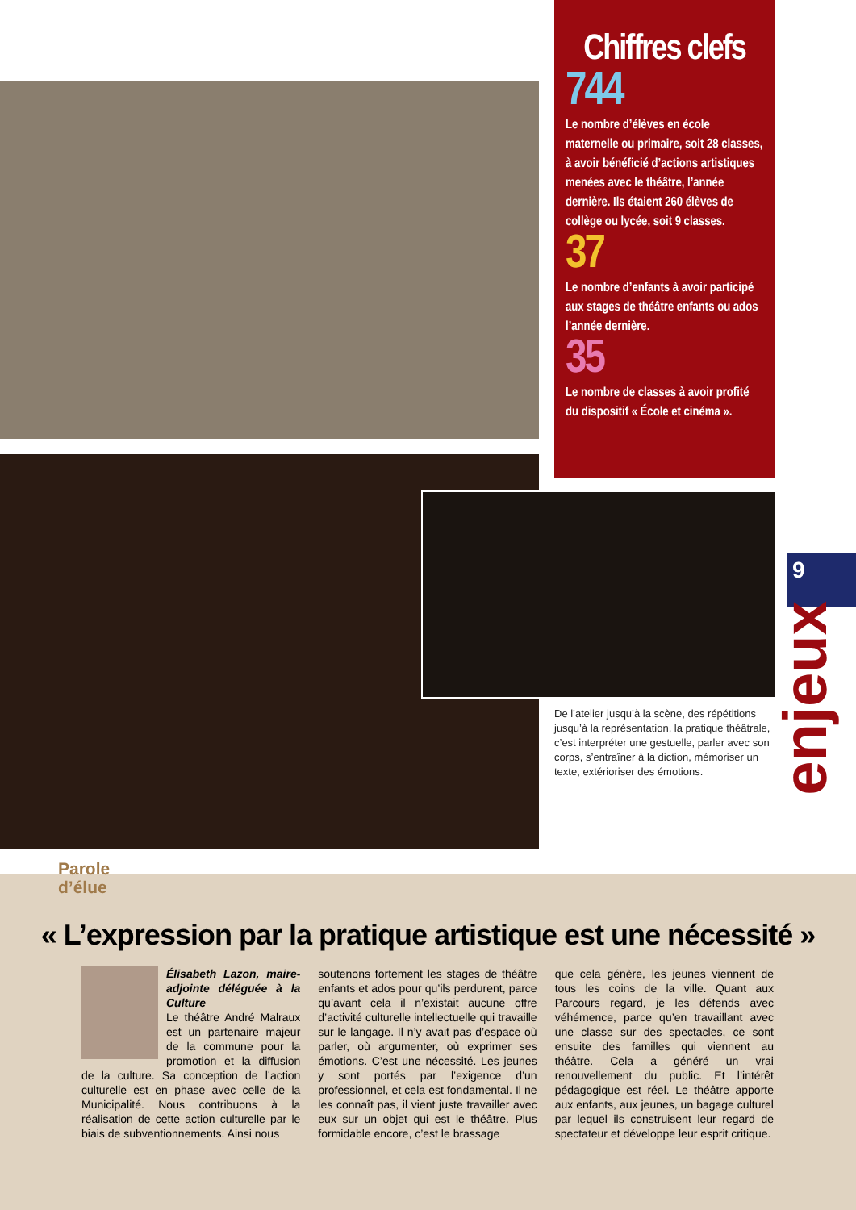Chiffres clefs
744
Le nombre d’élèves en école maternelle ou primaire, soit 28 classes, à avoir bénéficié d’actions artistiques menées avec le théâtre, l’année dernière. Ils étaient 260 élèves de collège ou lycée, soit 9 classes.
37
Le nombre d’enfants à avoir participé aux stages de théâtre enfants ou ados l’année dernière.
35
Le nombre de classes à avoir profité du dispositif « École et cinéma ».
De l’atelier jusqu’à la scène, des répétitions jusqu’à la représentation, la pratique théâtrale, c’est interpréter une gestuelle, parler avec son corps, s’entraîner à la diction, mémoriser un texte, extérioriser des émotions.
9
enjeux
Parole
d’élue
« L’expression par la pratique artistique est une nécessité »
Élisabeth Lazon, maire-adjointe déléguée à la Culture
Le théâtre André Malraux est un partenaire majeur de la commune pour la promotion et la diffusion de la culture. Sa conception de l’action culturelle est en phase avec celle de la Municipalité. Nous contribuons à la réalisation de cette action culturelle par le biais de subventionnements. Ainsi nous
soutenons fortement les stages de théâtre enfants et ados pour qu’ils perdurent, parce qu’avant cela il n’existait aucune offre d’activité culturelle intellectuelle qui travaille sur le langage. Il n’y avait pas d’espace où parler, où argumenter, où exprimer ses émotions. C’est une nécessité. Les jeunes y sont portés par l’exigence d’un professionnel, et cela est fondamental. Il ne les connaît pas, il vient juste travailler avec eux sur un objet qui est le théâtre. Plus formidable encore, c’est le brassage
que cela génère, les jeunes viennent de tous les coins de la ville. Quant aux Parcours regard, je les défends avec véhémence, parce qu’en travaillant avec une classe sur des spectacles, ce sont ensuite des familles qui viennent au théâtre. Cela a généré un vrai renouvellement du public. Et l’intérêt pédagogique est réel. Le théâtre apporte aux enfants, aux jeunes, un bagage culturel par lequel ils construisent leur regard de spectateur et développe leur esprit critique.